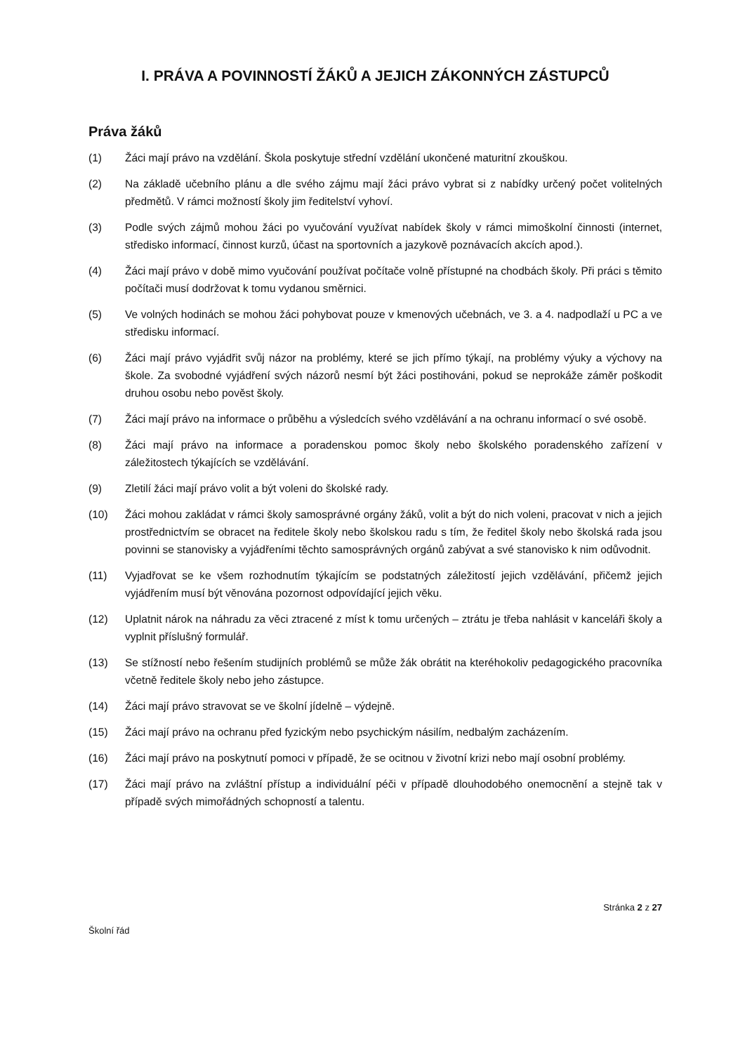I. PRÁVA A POVINNOSTÍ ŽÁKŮ A JEJICH ZÁKONNÝCH ZÁSTUPCŮ
Práva žáků
(1) Žáci mají právo na vzdělání. Škola poskytuje střední vzdělání ukončené maturitní zkouškou.
(2) Na základě učebního plánu a dle svého zájmu mají žáci právo vybrat si z nabídky určený počet volitelných předmětů. V rámci možností školy jim ředitelství vyhoví.
(3) Podle svých zájmů mohou žáci po vyučování využívat nabídek školy v rámci mimoškolní činnosti (internet, středisko informací, činnost kurzů, účast na sportovních a jazykově poznávacích akcích apod.).
(4) Žáci mají právo v době mimo vyučování používat počítače volně přístupné na chodbách školy. Při práci s těmito počítači musí dodržovat k tomu vydanou směrnici.
(5) Ve volných hodinách se mohou žáci pohybovat pouze v kmenových učebnách, ve 3. a 4. nadpodlaží u PC a ve středisku informací.
(6) Žáci mají právo vyjádřit svůj názor na problémy, které se jich přímo týkají, na problémy výuky a výchovy na škole. Za svobodné vyjádření svých názorů nesmí být žáci postihováni, pokud se neprokáže záměr poškodit druhou osobu nebo pověst školy.
(7) Žáci mají právo na informace o průběhu a výsledcích svého vzdělávání a na ochranu informací o své osobě.
(8) Žáci mají právo na informace a poradenskou pomoc školy nebo školského poradenského zařízení v záležitostech týkajících se vzdělávání.
(9) Zletilí žáci mají právo volit a být voleni do školské rady.
(10) Žáci mohou zakládat v rámci školy samosprávné orgány žáků, volit a být do nich voleni, pracovat v nich a jejich prostřednictvím se obracet na ředitele školy nebo školskou radu s tím, že ředitel školy nebo školská rada jsou povinni se stanovisky a vyjádřeními těchto samosprávných orgánů zabývat a své stanovisko k nim odůvodnit.
(11) Vyjadřovat se ke všem rozhodnutím týkajícím se podstatných záležitostí jejich vzdělávání, přičemž jejich vyjádřením musí být věnována pozornost odpovídající jejich věku.
(12) Uplatnit nárok na náhradu za věci ztracené z míst k tomu určených – ztrátu je třeba nahlásit v kanceláři školy a vyplnit příslušný formulář.
(13) Se stížností nebo řešením studijních problémů se může žák obrátit na kteréhokoliv pedagogického pracovníka včetně ředitele školy nebo jeho zástupce.
(14) Žáci mají právo stravovat se ve školní jídelně – výdejně.
(15) Žáci mají právo na ochranu před fyzickým nebo psychickým násilím, nedbalým zacházením.
(16) Žáci mají právo na poskytnutí pomoci v případě, že se ocitnou v životní krizi nebo mají osobní problémy.
(17) Žáci mají právo na zvláštní přístup a individuální péči v případě dlouhodobého onemocnění a stejně tak v případě svých mimořádných schopností a talentu.
Stránka 2 z 27
Školní řád